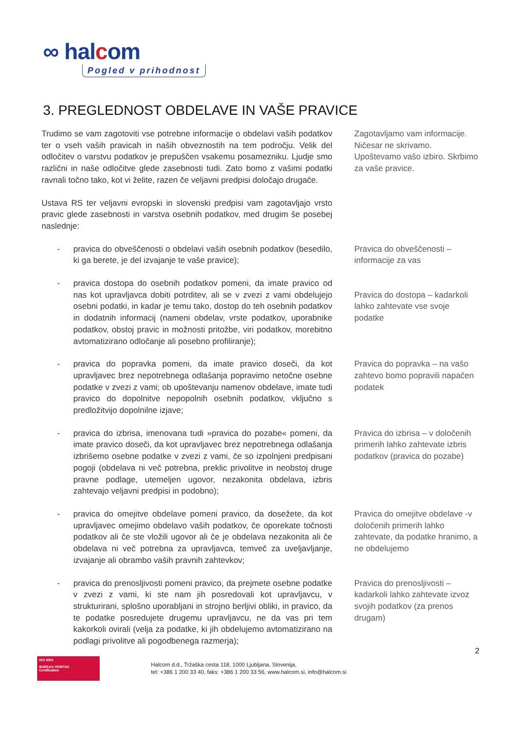∞ halcom
Pogled v prihodnost
3. PREGLEDNOST OBDELAVE IN VAŠE PRAVICE
Trudimo se vam zagotoviti vse potrebne informacije o obdelavi vaših podatkov ter o vseh vaših pravicah in naših obveznostih na tem področju. Velik del odločitev o varstvu podatkov je prepuščen vsakemu posamezniku. Ljudje smo različni in naše odločitve glede zasebnosti tudi. Zato bomo z vašimi podatki ravnali točno tako, kot vi želite, razen če veljavni predpisi določajo drugače.
Zagotavljamo vam informacije. Ničesar ne skrivamo. Upoštevamo vašo izbiro. Skrbimo za vaše pravice.
Ustava RS ter veljavni evropski in slovenski predpisi vam zagotavljajo vrsto pravic glede zasebnosti in varstva osebnih podatkov, med drugim še posebej naslednje:
- pravica do obveščenosti o obdelavi vaših osebnih podatkov (besedilo, ki ga berete, je del izvajanje te vaše pravice);
Pravica do obveščenosti – informacije za vas
- pravica dostopa do osebnih podatkov pomeni, da imate pravico od nas kot upravljavca dobiti potrditev, ali se v zvezi z vami obdelujejo osebni podatki, in kadar je temu tako, dostop do teh osebnih podatkov in dodatnih informacij (nameni obdelav, vrste podatkov, uporabnike podatkov, obstoj pravic in možnosti pritožbe, viri podatkov, morebitno avtomatizirano odločanje ali posebno profiliranje);
Pravica do dostopa – kadarkoli lahko zahtevate vse svoje podatke
- pravica do popravka pomeni, da imate pravico doseči, da kot upravljavec brez nepotrebnega odlašanja popravimo netočne osebne podatke v zvezi z vami; ob upoštevanju namenov obdelave, imate tudi pravico do dopolnitve nepopolnih osebnih podatkov, vključno s predložitvijo dopolnilne izjave;
Pravica do popravka – na vašo zahtevo bomo popravili napačen podatek
- pravica do izbrisa, imenovana tudi »pravica do pozabe« pomeni, da imate pravico doseči, da kot upravljavec brez nepotrebnega odlašanja izbrišemo osebne podatke v zvezi z vami, če so izpolnjeni predpisani pogoji (obdelava ni več potrebna, preklic privolitve in neobstoj druge pravne podlage, utemeljen ugovor, nezakonita obdelava, izbris zahtevajo veljavni predpisi in podobno);
Pravica do izbrisa – v določenih primerih lahko zahtevate izbris podatkov (pravica do pozabe)
- pravica do omejitve obdelave pomeni pravico, da dosežete, da kot upravljavec omejimo obdelavo vaših podatkov, če oporekate točnosti podatkov ali če ste vložili ugovor ali če je obdelava nezakonita ali če obdelava ni več potrebna za upravljavca, temveč za uveljavljanje, izvajanje ali obrambo vaših pravnih zahtevkov;
Pravica do omejitve obdelave -v določenih primerih lahko zahtevate, da podatke hranimo, a ne obdelujemo
- pravica do prenosljivosti pomeni pravico, da prejmete osebne podatke v zvezi z vami, ki ste nam jih posredovali kot upravljavcu, v strukturirani, splošno uporabljani in strojno berljivi obliki, in pravico, da te podatke posredujete drugemu upravljavcu, ne da vas pri tem kakorkoli ovirali (velja za podatke, ki jih obdelujemo avtomatizirano na podlagi privolitve ali pogodbenega razmerja);
Pravica do prenosljivosti – kadarkoli lahko zahtevate izvoz svojih podatkov (za prenos drugam)
2
ISO 9001
BUREAU VERITAS
Certification
Halcom d.d., Tržaška cesta 118, 1000 Ljubljana, Slovenija,
tel: +386 1 200 33 40, faks: +386 1 200 33 56, www.halcom.si, info@halcom.si